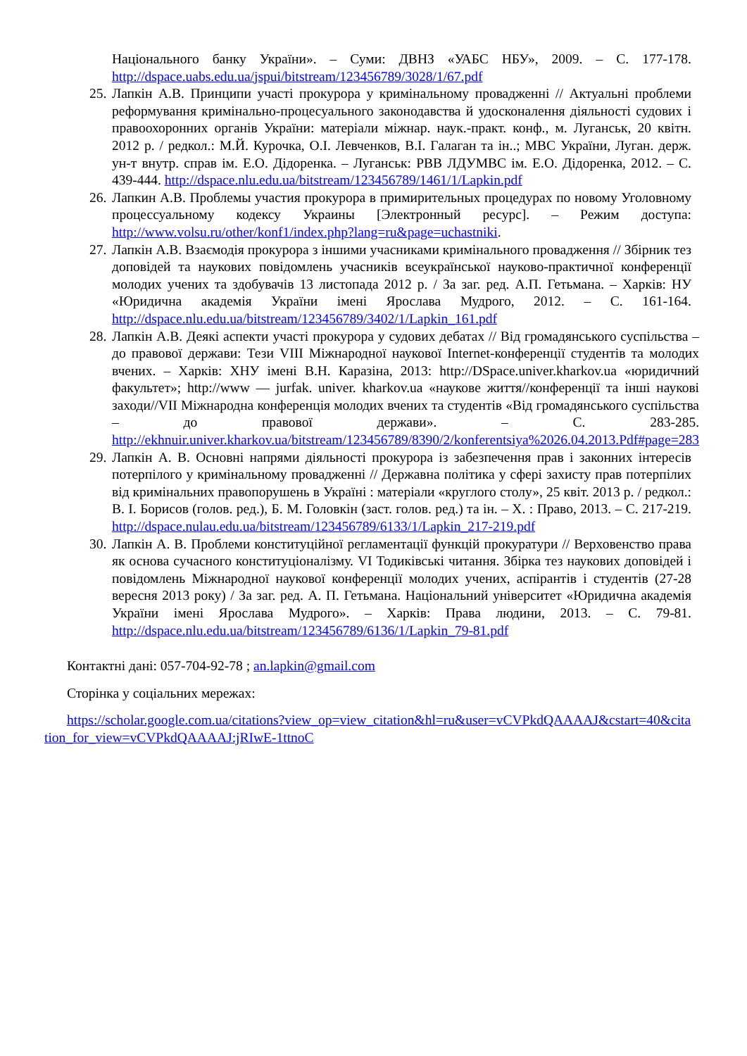Національного банку України». – Суми: ДВНЗ «УАБС НБУ», 2009. – С. 177-178. http://dspace.uabs.edu.ua/jspui/bitstream/123456789/3028/1/67.pdf
25. Лапкін А.В. Принципи участі прокурора у кримінальному провадженні // Актуальні проблеми реформування кримінально-процесуального законодавства й удосконалення діяльності судових і правоохоронних органів України: матеріали міжнар. наук.-практ. конф., м. Луганськ, 20 квітн. 2012 р. / редкол.: М.Й. Курочка, О.І. Левченков, В.І. Галаган та ін..; МВС України, Луган. держ. ун-т внутр. справ ім. Е.О. Дідоренка. – Луганськ: РВВ ЛДУМВС ім. Е.О. Дідоренка, 2012. – С. 439-444. http://dspace.nlu.edu.ua/bitstream/123456789/1461/1/Lapkin.pdf
26. Лапкин А.В. Проблемы участия прокурора в примирительных процедурах по новому Уголовному процессуальному кодексу Украины [Электронный ресурс]. – Режим доступа: http://www.volsu.ru/other/konf1/index.php?lang=ru&page=uchastniki.
27. Лапкін А.В. Взаємодія прокурора з іншими учасниками кримінального провадження // Збірник тез доповідей та наукових повідомлень учасників всеукраїнської науково-практичної конференції молодих учених та здобувачів 13 листопада 2012 р. / За заг. ред. А.П. Гетьмана. – Харків: НУ «Юридична академія України імені Ярослава Мудрого, 2012. – С. 161-164. http://dspace.nlu.edu.ua/bitstream/123456789/3402/1/Lapkin_161.pdf
28. Лапкін А.В. Деякі аспекти участі прокурора у судових дебатах // Від громадянського суспільства – до правової держави: Тези VIII Міжнародної наукової Internet-конференції студентів та молодих вчених. – Харків: ХНУ імені В.Н. Каразіна, 2013: http://DSpace.univer.kharkov.ua «юридичний факультет»; http://www — jurfak. univer. kharkov.ua «наукове життя//конференції та інші наукові заходи//VII Міжнародна конференція молодих вчених та студентів «Від громадянського суспільства – до правової держави». – С. 283-285. http://ekhnuir.univer.kharkov.ua/bitstream/123456789/8390/2/konferentsiya%2026.04.2013.Pdf#page=283
29. Лапкін А. В. Основні напрями діяльності прокурора із забезпечення прав і законних інтересів потерпілого у кримінальному провадженні // Державна політика у сфері захисту прав потерпілих від кримінальних правопорушень в Україні : матеріали «круглого столу», 25 квіт. 2013 р. / редкол.: В. І. Борисов (голов. ред.), Б. М. Головкін (заст. голов. ред.) та ін. – Х. : Право, 2013. – С. 217-219. http://dspace.nulau.edu.ua/bitstream/123456789/6133/1/Lapkin_217-219.pdf
30. Лапкін А. В. Проблеми конституційної регламентації функцій прокуратури // Верховенство права як основа сучасного конституціоналізму. VI Тодиківські читання. Збірка тез наукових доповідей і повідомлень Міжнародної наукової конференції молодих учених, аспірантів і студентів (27-28 вересня 2013 року) / За заг. ред. А. П. Гетьмана. Національний університет «Юридична академія України імені Ярослава Мудрого». – Харків: Права людини, 2013. – С. 79-81. http://dspace.nlu.edu.ua/bitstream/123456789/6136/1/Lapkin_79-81.pdf
Контактні дані: 057-704-92-78 ; an.lapkin@gmail.com
Сторінка у соціальних мережах:
https://scholar.google.com.ua/citations?view_op=view_citation&hl=ru&user=vCVPkdQAAAAJ&cstart=40&citation_for_view=vCVPkdQAAAAJ:jRIwE-1ttnoC